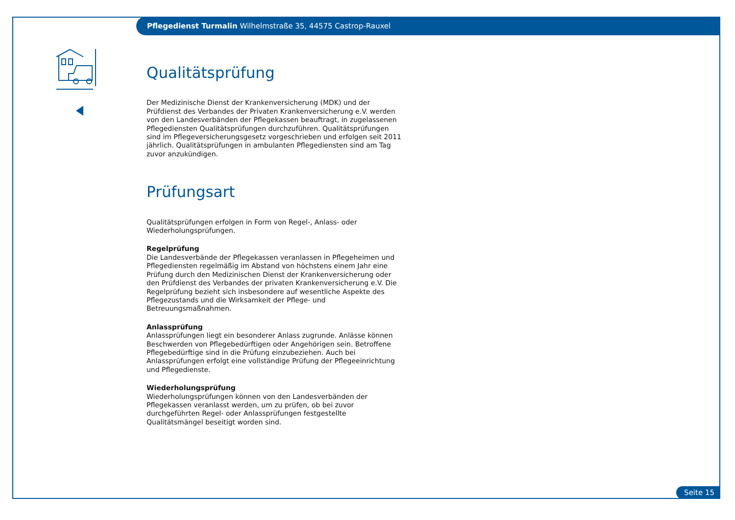Pflegedienst Turmalin Wilhelmstraße 35, 44575 Castrop-Rauxel
Qualitätsprüfung
Der Medizinische Dienst der Krankenversicherung (MDK) und der Prüfdienst des Verbandes der Privaten Krankenversicherung e.V. werden von den Landesverbänden der Pflegekassen beauftragt, in zugelassenen Pflegediensten Qualitätsprüfungen durchzuführen. Qualitätsprüfungen sind im Pflegeversicherungsgesetz vorgeschrieben und erfolgen seit 2011 jährlich. Qualitätsprüfungen in ambulanten Pflegediensten sind am Tag zuvor anzukündigen.
Prüfungsart
Qualitätsprüfungen erfolgen in Form von Regel-, Anlass- oder Wiederholungsprüfungen.
Regelprüfung
Die Landesverbände der Pflegekassen veranlassen in Pflegeheimen und Pflegediensten regelmäßig im Abstand von höchstens einem Jahr eine Prüfung durch den Medizinischen Dienst der Krankenversicherung oder den Prüfdienst des Verbandes der privaten Krankenversicherung e.V. Die Regelprüfung bezieht sich insbesondere auf wesentliche Aspekte des Pflegezustands und die Wirksamkeit der Pflege- und Betreuungsmaßnahmen.
Anlassprüfung
Anlassprüfungen liegt ein besonderer Anlass zugrunde. Anlässe können Beschwerden von Pflegebedürftigen oder Angehörigen sein. Betroffene Pflegebedürftige sind in die Prüfung einzubeziehen. Auch bei Anlassprüfungen erfolgt eine vollständige Prüfung der Pflegeeinrichtung und Pflegedienste.
Wiederholungsprüfung
Wiederholungsprüfungen können von den Landesverbänden der Pflegekassen veranlasst werden, um zu prüfen, ob bei zuvor durchgeführten Regel- oder Anlassprüfungen festgestellte Qualitätsmängel beseitigt worden sind.
Seite 15